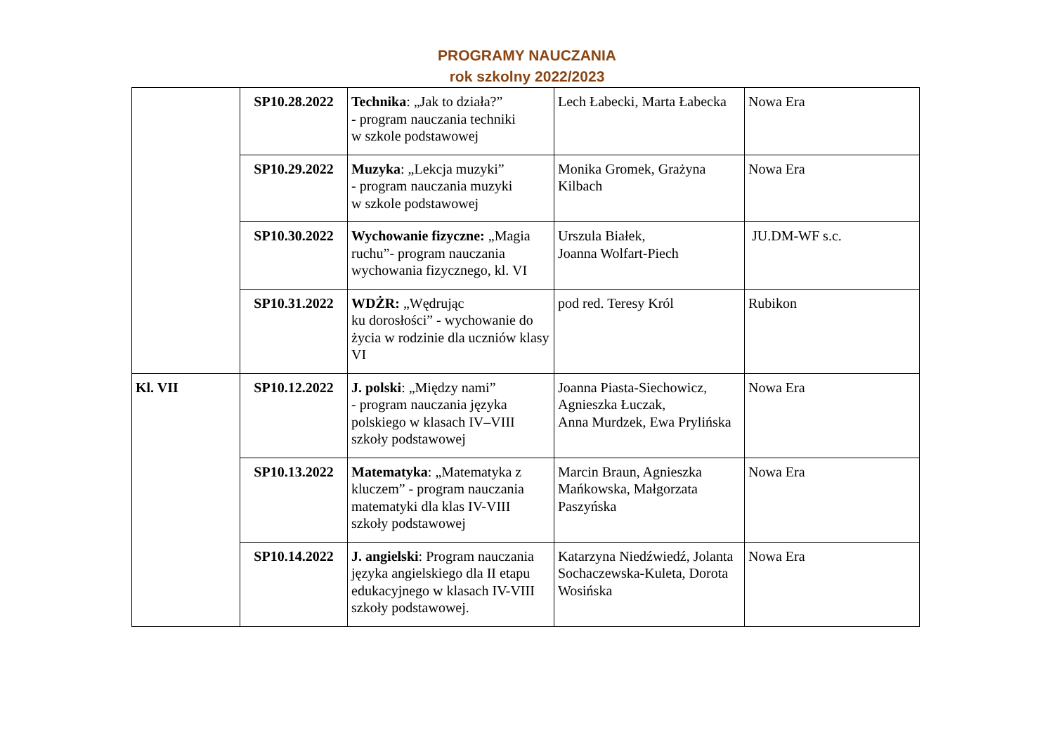PROGRAMY NAUCZANIA
rok szkolny 2022/2023
| | SP10.28.2022 | Technika : „Jak to działa?” - program nauczania techniki w szkole podstawowej | Lech Łabecki, Marta Łabecka | Nowa Era |
| | SP10.29.2022 | Muzyka : „Lekcja muzyki” - program nauczania muzyki w szkole podstawowej | Monika Gromek, Grażyna Kilbach | Nowa Era |
| | SP10.30.2022 | Wychowanie fizyczne: „Magia ruchu”- program nauczania wychowania fizycznego, kl. VI | Urszula Białek, Joanna Wolfart-Piech | JU.DM-WF s.c. |
| | SP10.31.2022 | WDŻR: „Wędrując ku dorosłości” - wychowanie do życia w rodzinie dla uczniów klasy VI | pod red. Teresy Król | Rubikon |
| Kl. VII | SP10.12.2022 | J. polski : „Między nami” - program nauczania języka polskiego w klasach IV–VIII szkoły podstawowej | Joanna Piasta-Siechowicz, Agnieszka Łuczak, Anna Murdzek, Ewa Prylińska | Nowa Era |
| | SP10.13.2022 | Matematyka : „Matematyka z kluczem” - program nauczania matematyki dla klas IV-VIII szkoły podstawowej | Marcin Braun, Agnieszka Mańkowska, Małgorzata Paszyńska | Nowa Era |
| | SP10.14.2022 | J. angielski : Program nauczania języka angielskiego dla II etapu edukacyjnego w klasach IV-VIII szkoły podstawowej. | Katarzyna Niedźwiedź, Jolanta Sochaczewska-Kuleta, Dorota Wosińska | Nowa Era |